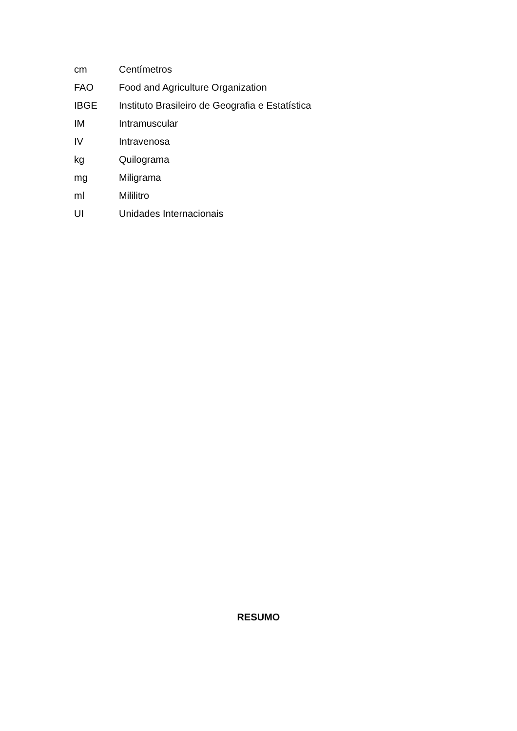cm Centímetros
FAO Food and Agriculture Organization
IBGE Instituto Brasileiro de Geografia e Estatística
IM Intramuscular
IV Intravenosa
kg Quilograma
mg Miligrama
ml Mililitro
UI Unidades Internacionais
RESUMO